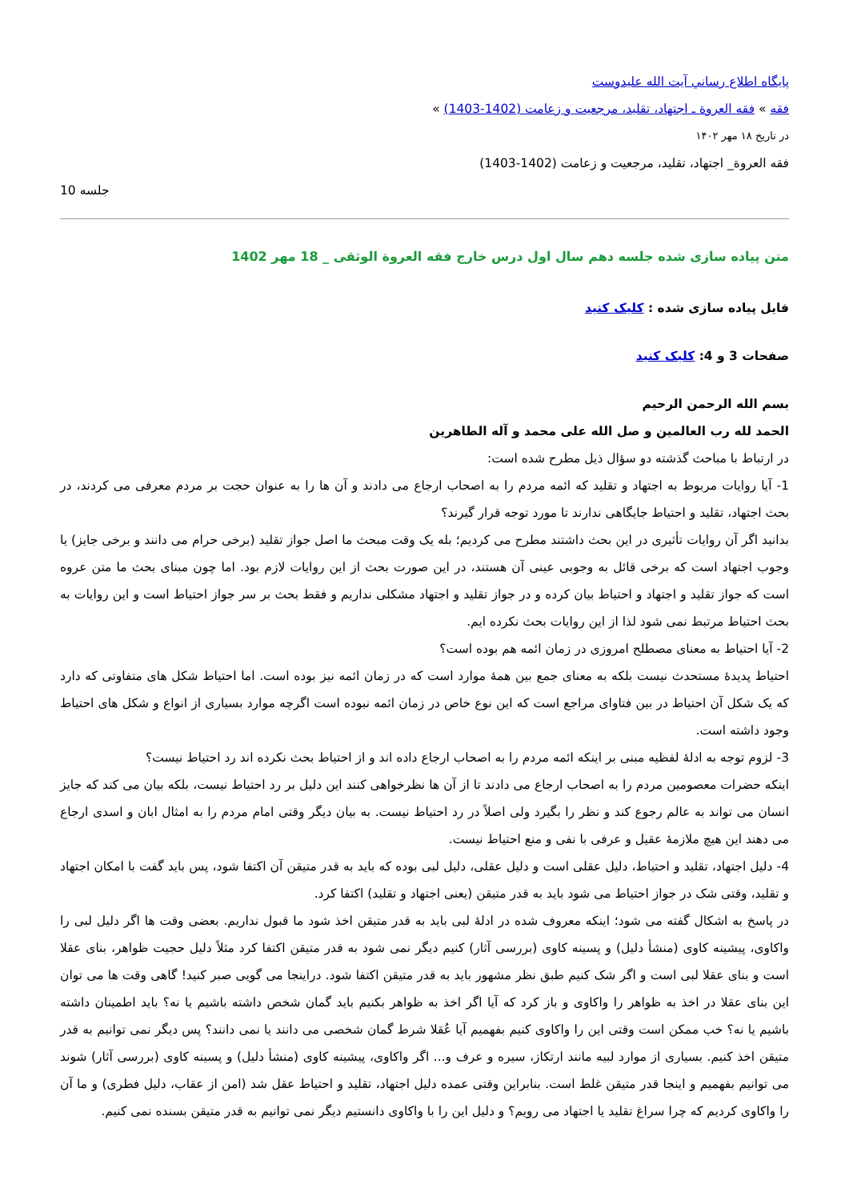پايگاه اطلاع رساني آيت الله عليدوست
فقه » فقه العروة ـ اجتهاد، تقلید، مرجعیت و زعامت (1402-1403) »
در تاریخ ۱۸ مهر ۱۴۰۲
فقه العروة_ اجتهاد، تقلید، مرجعیت و زعامت (1402-1403)
جلسه 10
متن پیاده سازی شده جلسه دهم سال اول درس خارج فقه العروة الوثقی _ 18 مهر 1402
فایل پیاده سازی شده : کلیک کنید
صفحات 3 و 4: کلیک کنید
بسم الله الرحمن الرحیم
الحمد لله رب العالمین و صل الله علی محمد و آله الطاهرین
در ارتباط با مباحث گذشته دو سؤال ذیل مطرح شده است:
1- آیا روایات مربوط به اجتهاد و تقلید که ائمه مردم را به اصحاب ارجاع می دادند و آن ها را به عنوان حجت بر مردم معرفی می کردند، در بحث اجتهاد، تقلید و احتیاط جایگاهی ندارند تا مورد توجه قرار گیرند؟
بدانید اگر آن روایات تأثیری در این بحث داشتند مطرح می کردیم؛ بله یک وقت مبحث ما اصل جواز تقلید (برخی حرام می دانند و برخی جایز) یا وجوب اجتهاد است که برخی قائل به وجوبی عینی آن هستند، در این صورت بحث از این روایات لازم بود. اما چون مبنای بحث ما متن عروه است که جواز تقلید و اجتهاد و احتیاط بیان کرده و در جواز تقلید و اجتهاد مشکلی نداریم و فقط بحث بر سر جواز احتیاط است و این روایات به بحث احتیاط مرتبط نمی شود لذا از این روایات بحث نکرده ایم.
2- آیا احتیاط به معنای مصطلح امروزی در زمان ائمه هم بوده است؟
احتیاط پدیدۀ مستحدث نیست بلکه به معنای جمع بین همۀ موارد است که در زمان ائمه نیز بوده است. اما احتیاط شکل های متفاوتی که دارد که یک شکل آن احتیاط در بین فتاوای مراجع است که این نوع خاص در زمان ائمه نبوده است اگرچه موارد بسیاری از انواع و شکل های احتیاط وجود داشته است.
3- لزوم توجه به ادلۀ لفظیه مبنی بر اینکه ائمه مردم را به اصحاب ارجاع داده اند و از احتیاط بحث نکرده اند رد احتیاط نیست؟
اینکه حضرات معصومین مردم را به اصحاب ارجاع می دادند تا از آن ها نظرخواهی کنند این دلیل بر رد احتیاط نیست، بلکه بیان می کند که جایز انسان می تواند به عالم رجوع کند و نظر را بگیرد ولی اصلاً در رد احتیاط نیست. به بیان دیگر وقتی امام مردم را به امثال ابان و اسدی ارجاع می دهند این هیچ ملازمۀ عقیل و عرفی با نفی و منع احتیاط نیست.
4- دلیل اجتهاد، تقلید و احتیاط، دلیل عقلی است و دلیل عقلی، دلیل لبی بوده که باید به قدر متیقن آن اکتفا شود، پس باید گفت با امکان اجتهاد و تقلید، وقتی شک در جواز احتیاط می شود باید به قدر متیقن (یعنی اجتهاد و تقلید) اکتفا کرد.
در پاسخ به اشکال گفته می شود؛ اینکه معروف شده در ادلۀ لبی باید به قدر متیقن اخذ شود ما قبول نداریم. بعضی وقت ها اگر دلیل لبی را واکاوی، پیشینه کاوی (منشأ دلیل) و پسینه کاوی (بررسی آثار) کنیم دیگر نمی شود به قدر متیقن اکتفا کرد مثلاً دلیل حجیت ظواهر، بنای عقلا است و بنای عقلا لبی است و اگر شک کنیم طبق نظر مشهور باید به قدر متیقن اکتفا شود. دراینجا می گویی صبر کنید! گاهی وقت ها می توان این بنای عقلا در اخذ به ظواهر را واکاوی و باز کرد که آیا اگر اخذ به ظواهر بکنیم باید گمان شخص داشته باشیم یا نه؟ باید اطمینان داشته باشیم یا نه؟ خب ممکن است وقتی این را واکاوی کنیم بفهمیم آیا عُقلا شرط گمان شخصی می دانند یا نمی دانند؟ پس دیگر نمی توانیم به قدر متیقن اخذ کنیم. بسیاری از موارد لبیه مانند ارتکاز، سیره و عرف و... اگر واکاوی، پیشینه کاوی (منشأ دلیل) و پسینه کاوی (بررسی آثار) شوند می توانیم بفهمیم و اینجا قدر متیقن غلط است. بنابراین وقتی عمده دلیل اجتهاد، تقلید و احتیاط عقل شد (امن از عقاب، دلیل فطری) و ما آن را واکاوی کردیم که چرا سراغ تقلید یا اجتهاد می رویم؟ و دلیل این را با واکاوی دانستیم دیگر نمی توانیم به قدر متیقن بسنده نمی کنیم.